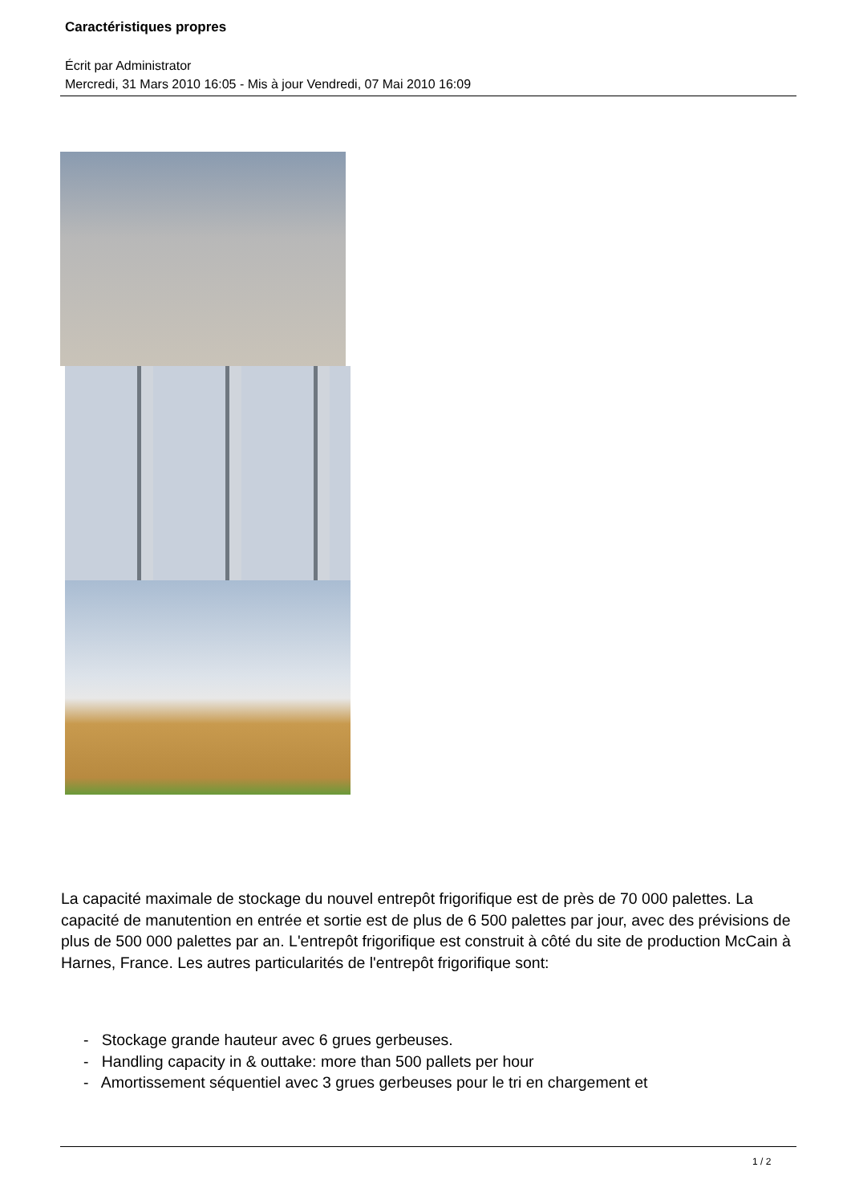Caractéristiques propres
Écrit par Administrator
Mercredi, 31 Mars 2010 16:05 - Mis à jour Vendredi, 07 Mai 2010 16:09
La capacité maximale de stockage du nouvel entrepôt frigorifique est de près de 70 000 palettes. La capacité de manutention en entrée et sortie est de plus de 6 500 palettes par jour, avec des prévisions de plus de 500 000 palettes par an. L'entrepôt frigorifique est construit à côté du site de production McCain à Harnes, France. Les autres particularités de l'entrepôt frigorifique sont:
- Stockage grande hauteur avec 6 grues gerbeuses.
- Handling capacity in & outtake: more than 500 pallets per hour
- Amortissement séquentiel avec 3 grues gerbeuses pour le tri en chargement et
1 / 2